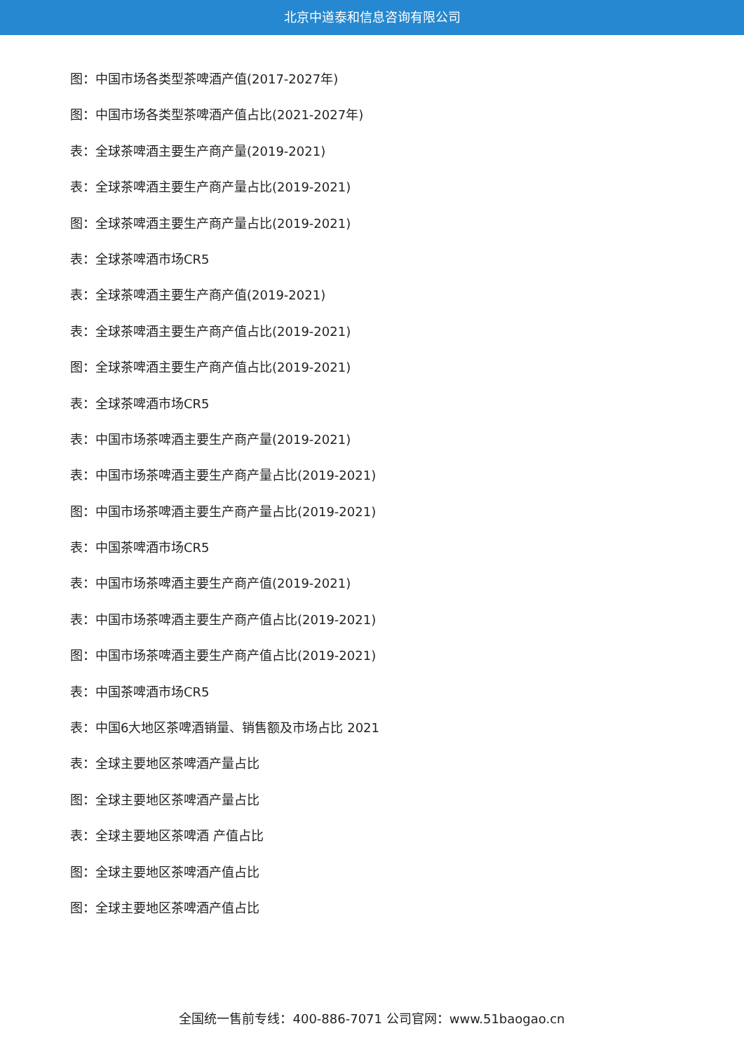北京中道泰和信息咨询有限公司
图：中国市场各类型茶啤酒产值(2017-2027年)
图：中国市场各类型茶啤酒产值占比(2021-2027年)
表：全球茶啤酒主要生产商产量(2019-2021)
表：全球茶啤酒主要生产商产量占比(2019-2021)
图：全球茶啤酒主要生产商产量占比(2019-2021)
表：全球茶啤酒市场CR5
表：全球茶啤酒主要生产商产值(2019-2021)
表：全球茶啤酒主要生产商产值占比(2019-2021)
图：全球茶啤酒主要生产商产值占比(2019-2021)
表：全球茶啤酒市场CR5
表：中国市场茶啤酒主要生产商产量(2019-2021)
表：中国市场茶啤酒主要生产商产量占比(2019-2021)
图：中国市场茶啤酒主要生产商产量占比(2019-2021)
表：中国茶啤酒市场CR5
表：中国市场茶啤酒主要生产商产值(2019-2021)
表：中国市场茶啤酒主要生产商产值占比(2019-2021)
图：中国市场茶啤酒主要生产商产值占比(2019-2021)
表：中国茶啤酒市场CR5
表：中国6大地区茶啤酒销量、销售额及市场占比 2021
表：全球主要地区茶啤酒产量占比
图：全球主要地区茶啤酒产量占比
表：全球主要地区茶啤酒 产值占比
图：全球主要地区茶啤酒产值占比
图：全球主要地区茶啤酒产值占比
全国统一售前专线：400-886-7071 公司官网：www.51baogao.cn